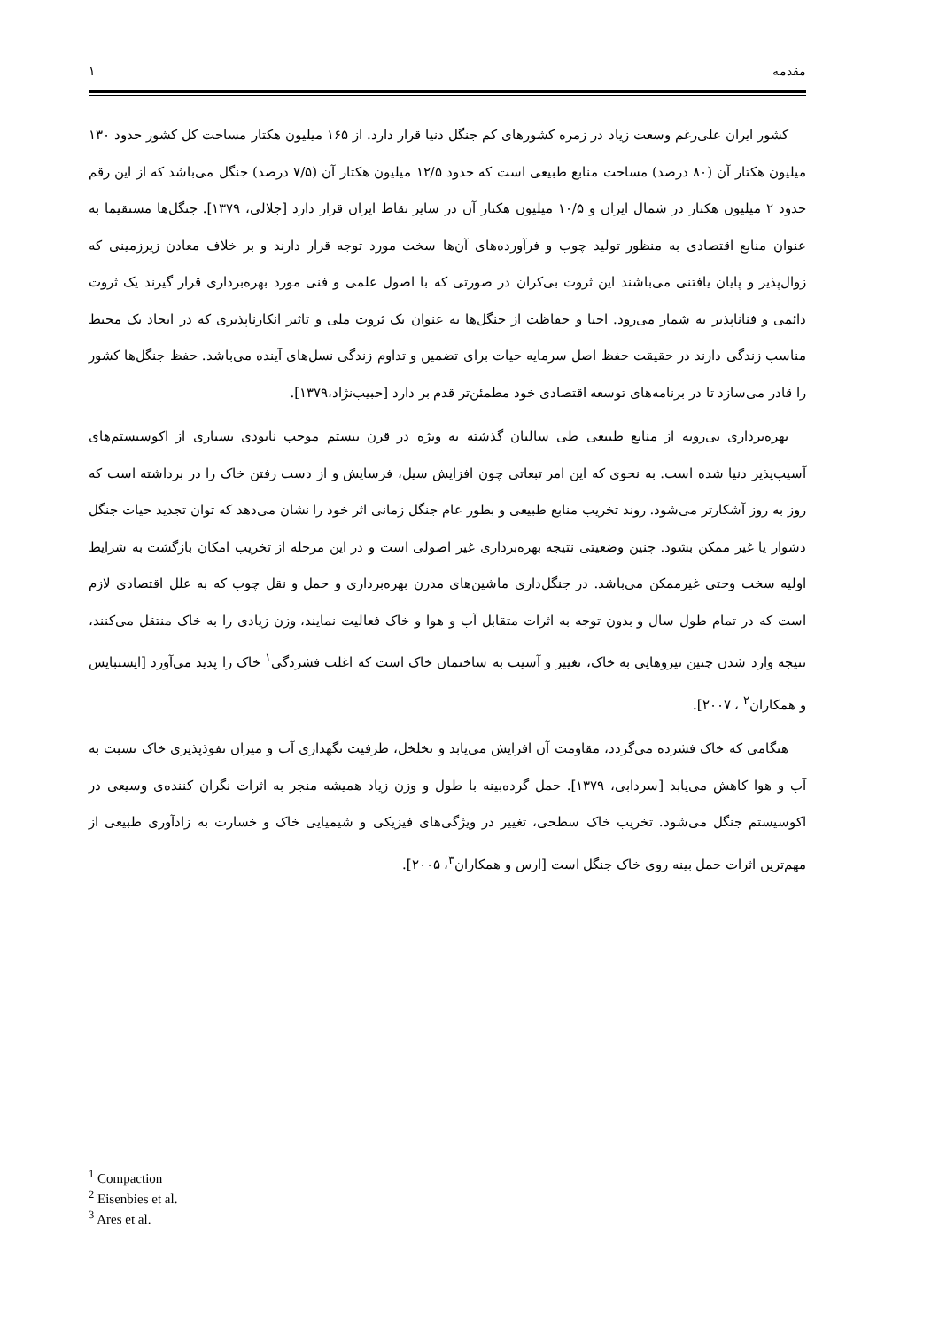مقدمه ۱
کشور ایران علی‌رغم وسعت زیاد در زمره کشورهای کم جنگل دنیا قرار دارد. از ۱۶۵ میلیون هکتار مساحت کل کشور حدود ۱۳۰ میلیون هکتار آن (۸۰ درصد) مساحت منابع طبیعی است که حدود ۱۲/۵ میلیون هکتار آن (۷/۵ درصد) جنگل می‌باشد که از این رقم حدود ۲ میلیون هکتار در شمال ایران و ۱۰/۵ میلیون هکتار آن در سایر نقاط ایران قرار دارد [جلالی، ۱۳۷۹]. جنگل‌ها مستقیما به عنوان منابع اقتصادی به منظور تولید چوب و فرآورده‌های آن‌ها سخت مورد توجه قرار دارند و بر خلاف معادن زیرزمینی که زوال‌پذیر و پایان یافتنی می‌باشند این ثروت بی‌کران در صورتی که با اصول علمی و فنی مورد بهره‌برداری قرار گیرند یک ثروت دائمی و فناناپذیر به شمار می‌رود. احیا و حفاظت از جنگل‌ها به عنوان یک ثروت ملی و تاثیر انکارناپذیری که در ایجاد یک محیط مناسب زندگی دارند در حقیقت حفظ اصل سرمایه حیات برای تضمین و تداوم زندگی نسل‌های آینده می‌باشد. حفظ جنگل‌ها کشور را قادر می‌سازد تا در برنامه‌های توسعه اقتصادی خود مطمئن‌تر قدم بر دارد [حبیب‌نژاد،۱۳۷۹].
بهره‌برداری بی‌رویه از منابع طبیعی طی سالیان گذشته به ویژه در قرن بیستم موجب نابودی بسیاری از اکوسیستم‌های آسیب‌پذیر دنیا شده است. به نحوی که این امر تبعاتی چون افزایش سیل، فرسایش و از دست رفتن خاک را در برداشته است که روز به روز آشکارتر می‌شود. روند تخریب منابع طبیعی و بطور عام جنگل زمانی اثر خود را نشان می‌دهد که توان تجدید حیات جنگل دشوار یا غیر ممکن بشود. چنین وضعیتی نتیجه بهره‌برداری غیر اصولی است و در این مرحله از تخریب امکان بازگشت به شرایط اولیه سخت وحتی غیرممکن می‌باشد. در جنگل‌داری ماشین‌های مدرن بهره‌برداری و حمل و نقل چوب که به علل اقتصادی لازم است که در تمام طول سال و بدون توجه به اثرات متقابل آب و هوا و خاک فعالیت نمایند، وزن زیادی را به خاک منتقل می‌کنند، نتیجه وارد شدن چنین نیروهایی به خاک، تغییر و آسیب به ساختمان خاک است که اغلب فشردگی<sup>۱</sup> خاک را پدید می‌آورد [ایسنبایس و همکاران<sup>۲</sup> ، ۲۰۰۷].
هنگامی که خاک فشرده می‌گردد، مقاومت آن افزایش می‌یابد و تخلخل، ظرفیت نگهداری آب و میزان نفوذپذیری خاک نسبت به آب و هوا کاهش می‌یابد [سردابی، ۱۳۷۹]. حمل گرده‌بینه با طول و وزن زیاد همیشه منجر به اثرات نگران کننده‌ی وسیعی در اکوسیستم جنگل می‌شود. تخریب خاک سطحی، تغییر در ویژگی‌های فیزیکی و شیمیایی خاک و خسارت به زادآوری طبیعی از مهم‌ترین اثرات حمل بینه روی خاک جنگل است [ارس و همکاران<sup>۳</sup>، ۲۰۰۵].
<sup>1</sup> Compaction
<sup>2</sup> Eisenbies et al.
<sup>3</sup> Ares et al.